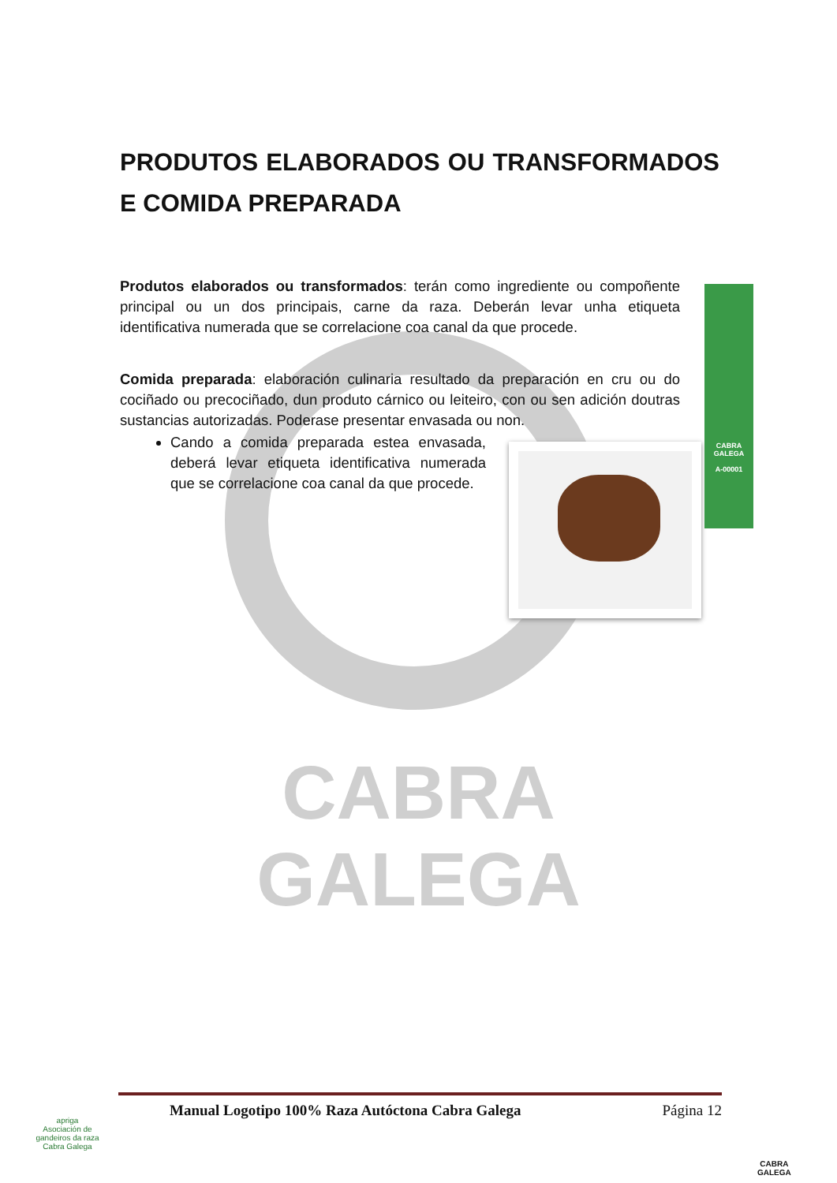CABRA
GALEGA
PRODUTOS ELABORADOS OU TRANSFORMADOS E COMIDA PREPARADA
Produtos elaborados ou transformados: terán como ingrediente ou compoñente principal ou un dos principais, carne da raza. Deberán levar unha etiqueta identificativa numerada que se correlacione coa canal da que procede.
Comida preparada: elaboración culinaria resultado da preparación en cru ou do cociñado ou precociñado, dun produto cárnico ou leiteiro, con ou sen adición doutras sustancias autorizadas. Poderase presentar envasada ou non.
Cando a comida preparada estea envasada, deberá levar etiqueta identificativa numerada que se correlacione coa canal da que procede.
CABRA
GALEGA
A-00001
Manual Logotipo 100% Raza Autóctona Cabra Galega Página 12
apriga
Asociación de gandeiros da raza Cabra Galega
CABRA
GALEGA